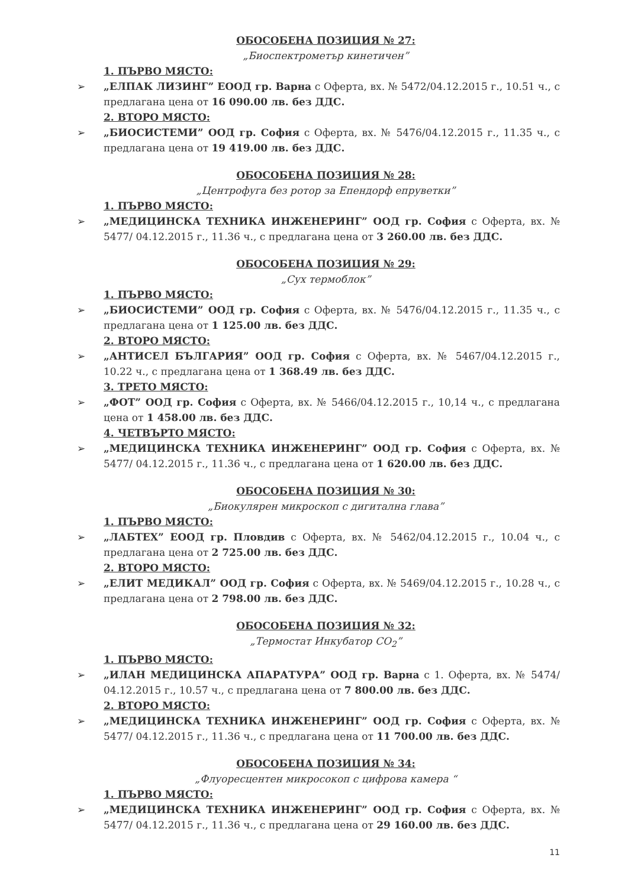ОБОСОБЕНА ПОЗИЦИЯ № 27:
„Биоспектрометър кинетичен”
1. ПЪРВО МЯСТО:
„ЕЛПАК ЛИЗИНГ” ЕООД гр. Варна с Оферта, вх. № 5472/04.12.2015 г., 10.51 ч., с предлагана цена от 16 090.00 лв. без ДДС.
2. ВТОРО МЯСТО:
„БИОСИСТЕМИ” ООД гр. София с Оферта, вх. № 5476/04.12.2015 г., 11.35 ч., с предлагана цена от 19 419.00 лв. без ДДС.
ОБОСОБЕНА ПОЗИЦИЯ № 28:
„Центрофуга без ротор за Епендорф епруветки”
1. ПЪРВО МЯСТО:
„МЕДИЦИНСКА ТЕХНИКА ИНЖЕНЕРИНГ” ООД гр. София с Оферта, вх. № 5477/ 04.12.2015 г., 11.36 ч., с предлагана цена от 3 260.00 лв. без ДДС.
ОБОСОБЕНА ПОЗИЦИЯ № 29:
„Сух термоблок”
1. ПЪРВО МЯСТО:
„БИОСИСТЕМИ” ООД гр. София с Оферта, вх. № 5476/04.12.2015 г., 11.35 ч., с предлагана цена от 1 125.00 лв. без ДДС.
2. ВТОРО МЯСТО:
„АНТИСЕЛ БЪЛГАРИЯ” ООД гр. София с Оферта, вх. № 5467/04.12.2015 г., 10.22 ч., с предлагана цена от 1 368.49 лв. без ДДС.
3. ТРЕТО МЯСТО:
„ФОТ” ООД гр. София с Оферта, вх. № 5466/04.12.2015 г., 10,14 ч., с предлагана цена от 1 458.00 лв. без ДДС.
4. ЧЕТВЪРТО МЯСТО:
„МЕДИЦИНСКА ТЕХНИКА ИНЖЕНЕРИНГ” ООД гр. София с Оферта, вх. № 5477/ 04.12.2015 г., 11.36 ч., с предлагана цена от 1 620.00 лв. без ДДС.
ОБОСОБЕНА ПОЗИЦИЯ № 30:
„Биокулярен микроскоп с дигитална глава”
1. ПЪРВО МЯСТО:
„ЛАБТЕХ” ЕООД гр. Пловдив с Оферта, вх. № 5462/04.12.2015 г., 10.04 ч., с предлагана цена от 2 725.00 лв. без ДДС.
2. ВТОРО МЯСТО:
„ЕЛИТ МЕДИКАЛ” ООД гр. София с Оферта, вх. № 5469/04.12.2015 г., 10.28 ч., с предлагана цена от 2 798.00 лв. без ДДС.
ОБОСОБЕНА ПОЗИЦИЯ № 32:
„Термостат Инкубатор CO<sub>2</sub>”
1. ПЪРВО МЯСТО:
„ИЛАН МЕДИЦИНСКА АПАРАТУРА” ООД гр. Варна с 1. Оферта, вх. № 5474/ 04.12.2015 г., 10.57 ч., с предлагана цена от 7 800.00 лв. без ДДС.
2. ВТОРО МЯСТО:
„МЕДИЦИНСКА ТЕХНИКА ИНЖЕНЕРИНГ” ООД гр. София с Оферта, вх. № 5477/ 04.12.2015 г., 11.36 ч., с предлагана цена от 11 700.00 лв. без ДДС.
ОБОСОБЕНА ПОЗИЦИЯ № 34:
„Флуоресцентен микросокоп с цифрова камера “
1. ПЪРВО МЯСТО:
„МЕДИЦИНСКА ТЕХНИКА ИНЖЕНЕРИНГ” ООД гр. София с Оферта, вх. № 5477/ 04.12.2015 г., 11.36 ч., с предлагана цена от 29 160.00 лв. без ДДС.
11